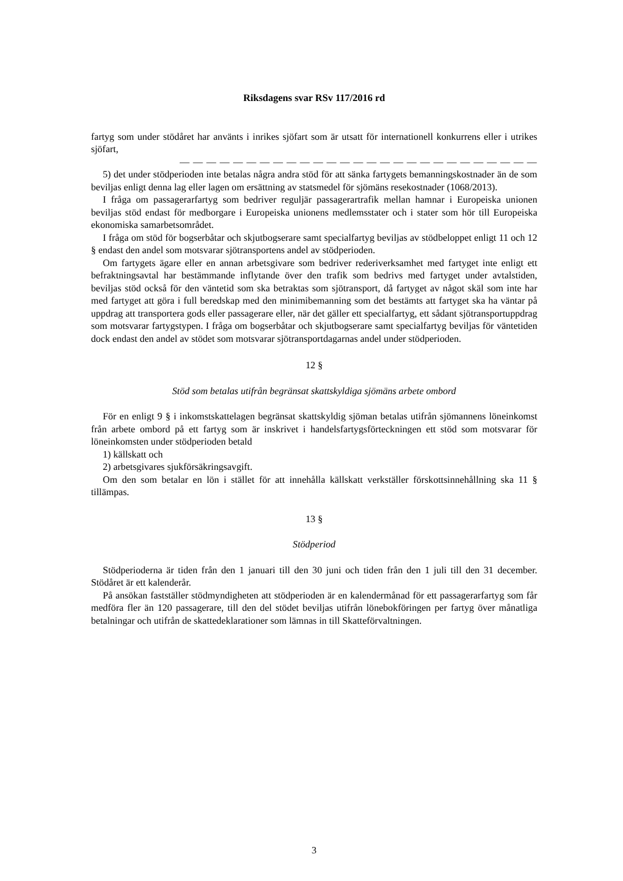Riksdagens svar RSv 117/2016 rd
fartyg som under stödåret har använts i inrikes sjöfart som är utsatt för internationell konkurrens eller i utrikes sjöfart,
— — — — — — — — — — — — — — — — — — — — — — — — — — —
5) det under stödperioden inte betalas några andra stöd för att sänka fartygets bemanningskostnader än de som beviljas enligt denna lag eller lagen om ersättning av statsmedel för sjömäns resekostnader (1068/2013).
I fråga om passagerarfartyg som bedriver reguljär passagerartrafik mellan hamnar i Europeiska unionen beviljas stöd endast för medborgare i Europeiska unionens medlemsstater och i stater som hör till Europeiska ekonomiska samarbetsområdet.
I fråga om stöd för bogserbåtar och skjutbogserare samt specialfartyg beviljas av stödbeloppet enligt 11 och 12 § endast den andel som motsvarar sjötransportens andel av stödperioden.
Om fartygets ägare eller en annan arbetsgivare som bedriver rederiverksamhet med fartyget inte enligt ett befraktningsavtal har bestämmande inflytande över den trafik som bedrivs med fartyget under avtalstiden, beviljas stöd också för den väntetid som ska betraktas som sjötransport, då fartyget av något skäl som inte har med fartyget att göra i full beredskap med den minimibemanning som det bestämts att fartyget ska ha väntar på uppdrag att transportera gods eller passagerare eller, när det gäller ett specialfartyg, ett sådant sjötransportuppdrag som motsvarar fartygstypen. I fråga om bogserbåtar och skjutbogserare samt specialfartyg beviljas för väntetiden dock endast den andel av stödet som motsvarar sjötransportdagarnas andel under stödperioden.
12 §
Stöd som betalas utifrån begränsat skattskyldiga sjömäns arbete ombord
För en enligt 9 § i inkomstskattelagen begränsat skattskyldig sjöman betalas utifrån sjömannens löneinkomst från arbete ombord på ett fartyg som är inskrivet i handelsfartygsförteckningen ett stöd som motsvarar för löneinkomsten under stödperioden betald
1) källskatt och
2) arbetsgivares sjukförsäkringsavgift.
Om den som betalar en lön i stället för att innehålla källskatt verkställer förskottsinnehållning ska 11 § tillämpas.
13 §
Stödperiod
Stödperioderna är tiden från den 1 januari till den 30 juni och tiden från den 1 juli till den 31 december. Stödåret är ett kalenderår.
På ansökan fastställer stödmyndigheten att stödperioden är en kalendermånad för ett passagerarfartyg som får medföra fler än 120 passagerare, till den del stödet beviljas utifrån lönebokföringen per fartyg över månatliga betalningar och utifrån de skattedeklarationer som lämnas in till Skatteförvaltningen.
3